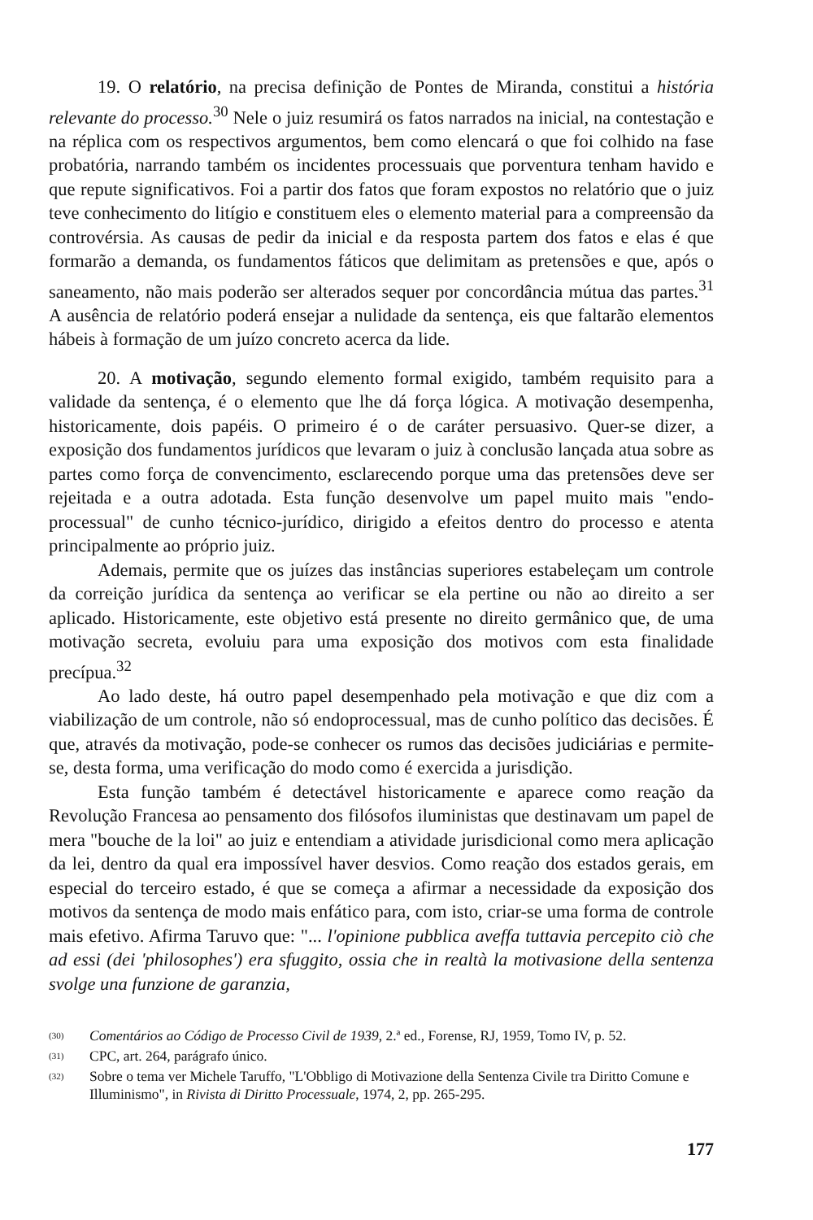19. O relatório, na precisa definição de Pontes de Miranda, constitui a história relevante do processo.<sup>30</sup> Nele o juiz resumirá os fatos narrados na inicial, na contestação e na réplica com os respectivos argumentos, bem como elencará o que foi colhido na fase probatória, narrando também os incidentes processuais que porventura tenham havido e que repute significativos. Foi a partir dos fatos que foram expostos no relatório que o juiz teve conhecimento do litígio e constituem eles o elemento material para a compreensão da controvérsia. As causas de pedir da inicial e da resposta partem dos fatos e elas é que formarão a demanda, os fundamentos fáticos que delimitam as pretensões e que, após o saneamento, não mais poderão ser alterados sequer por concordância mútua das partes.<sup>31</sup> A ausência de relatório poderá ensejar a nulidade da sentença, eis que faltarão elementos hábeis à formação de um juízo concreto acerca da lide.
20. A motivação, segundo elemento formal exigido, também requisito para a validade da sentença, é o elemento que lhe dá força lógica. A motivação desempenha, historicamente, dois papéis. O primeiro é o de caráter persuasivo. Quer-se dizer, a exposição dos fundamentos jurídicos que levaram o juiz à conclusão lançada atua sobre as partes como força de convencimento, esclarecendo porque uma das pretensões deve ser rejeitada e a outra adotada. Esta função desenvolve um papel muito mais "endo-processual" de cunho técnico-jurídico, dirigido a efeitos dentro do processo e atenta principalmente ao próprio juiz.
Ademais, permite que os juízes das instâncias superiores estabeleçam um controle da correição jurídica da sentença ao verificar se ela pertine ou não ao direito a ser aplicado. Historicamente, este objetivo está presente no direito germânico que, de uma motivação secreta, evoluiu para uma exposição dos motivos com esta finalidade precípua.<sup>32</sup>
Ao lado deste, há outro papel desempenhado pela motivação e que diz com a viabilização de um controle, não só endoprocessual, mas de cunho político das decisões. É que, através da motivação, pode-se conhecer os rumos das decisões judiciárias e permite-se, desta forma, uma verificação do modo como é exercida a jurisdição.
Esta função também é detectável historicamente e aparece como reação da Revolução Francesa ao pensamento dos filósofos iluministas que destinavam um papel de mera "bouche de la loi" ao juiz e entendiam a atividade jurisdicional como mera aplicação da lei, dentro da qual era impossível haver desvios. Como reação dos estados gerais, em especial do terceiro estado, é que se começa a afirmar a necessidade da exposição dos motivos da sentença de modo mais enfático para, com isto, criar-se uma forma de controle mais efetivo. Afirma Taruvo que: "... l'opinione pubblica aveffa tuttavia percepito ciò che ad essi (dei 'philosophes') era sfuggito, ossia che in realtà la motivasione della sentenza svolge una funzione de garanzia,
(30) Comentários ao Código de Processo Civil de 1939, 2.ª ed., Forense, RJ, 1959, Tomo IV, p. 52.
(31) CPC, art. 264, parágrafo único.
(32) Sobre o tema ver Michele Taruffo, "L'Obbligo di Motivazione della Sentenza Civile tra Diritto Comune e Illuminismo", in Rivista di Diritto Processuale, 1974, 2, pp. 265-295.
177